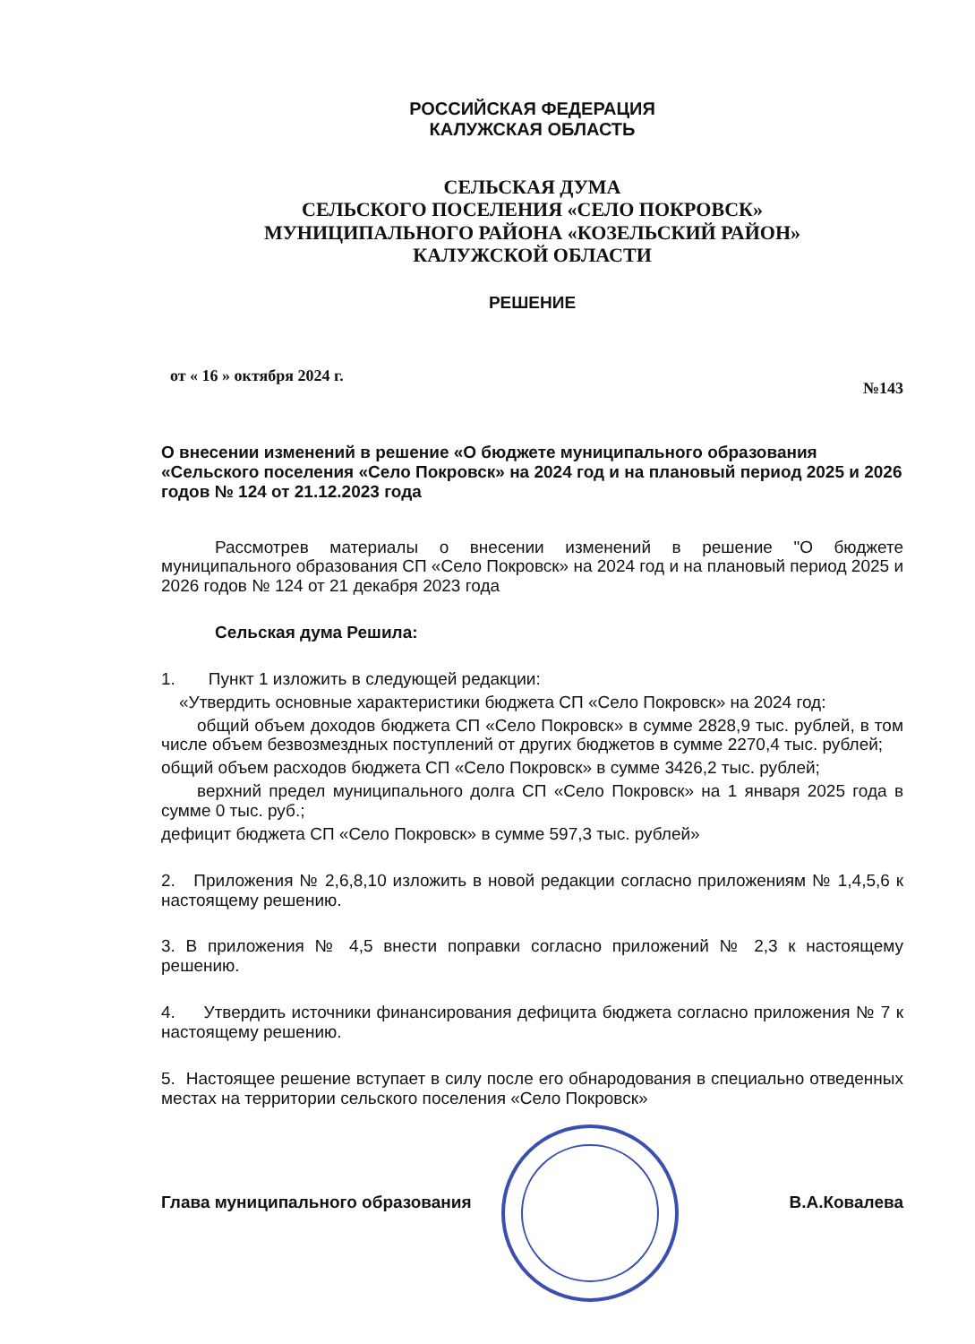РОССИЙСКАЯ ФЕДЕРАЦИЯ
КАЛУЖСКАЯ ОБЛАСТЬ
СЕЛЬСКАЯ ДУМА
СЕЛЬСКОГО ПОСЕЛЕНИЯ «СЕЛО ПОКРОВСК»
МУНИЦИПАЛЬНОГО РАЙОНА «КОЗЕЛЬСКИЙ РАЙОН»
КАЛУЖСКОЙ ОБЛАСТИ
РЕШЕНИЕ
от « 16 » октября 2024 г. №143
О внесении изменений в решение «О бюджете муниципального образования «Сельского поселения «Село Покровск» на 2024 год и на плановый период 2025 и 2026 годов № 124 от 21.12.2023 года
Рассмотрев материалы о внесении изменений в решение "О бюджете муниципального образования СП «Село Покровск» на 2024 год и на плановый период 2025 и 2026 годов № 124 от 21 декабря 2023 года
Сельская дума Решила:
1. Пункт 1 изложить в следующей редакции:
«Утвердить основные характеристики бюджета СП «Село Покровск» на 2024 год:
общий объем доходов бюджета СП «Село Покровск» в сумме 2828,9 тыс. рублей, в том числе объем безвозмездных поступлений от других бюджетов в сумме 2270,4 тыс. рублей;
общий объем расходов бюджета СП «Село Покровск» в сумме 3426,2 тыс. рублей;
верхний предел муниципального долга СП «Село Покровск» на 1 января 2025 года в сумме 0 тыс. руб.;
дефицит бюджета СП «Село Покровск» в сумме 597,3 тыс. рублей»
2. Приложения № 2,6,8,10 изложить в новой редакции согласно приложениям № 1,4,5,6 к настоящему решению.
3. В приложения № 4,5 внести поправки согласно приложений № 2,3 к настоящему решению.
4. Утвердить источники финансирования дефицита бюджета согласно приложения № 7 к настоящему решению.
5. Настоящее решение вступает в силу после его обнародования в специально отведенных местах на территории сельского поселения «Село Покровск»
Глава муниципального образования В.А.Ковалева